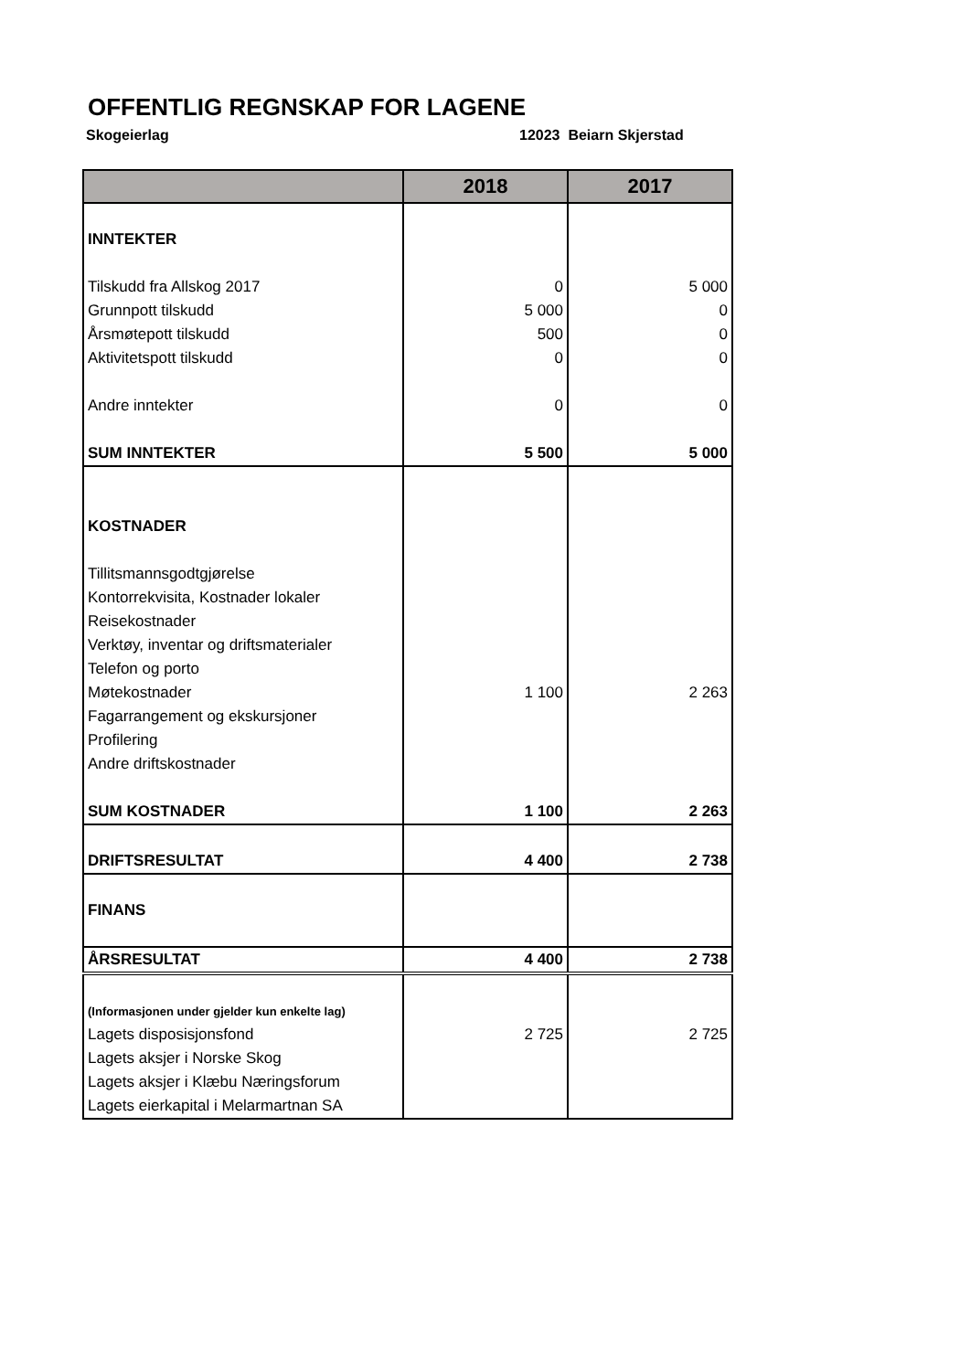OFFENTLIG REGNSKAP FOR LAGENE
Skogeierlag 12023 Beiarn Skjerstad
| | 2018 | 2017 |
| --- | --- | --- |
| INNTEKTER | | |
| Tilskudd fra Allskog 2017 | 0 | 5 000 |
| Grunnpott tilskudd | 5 000 | 0 |
| Årsmøtepott tilskudd | 500 | 0 |
| Aktivitetspott tilskudd | 0 | 0 |
| Andre inntekter | 0 | 0 |
| SUM INNTEKTER | 5 500 | 5 000 |
| KOSTNADER | | |
| Tillitsmannsgodtgjørelse | | |
| Kontorrekvisita, Kostnader lokaler | | |
| Reisekostnader | | |
| Verktøy, inventar og driftsmaterialer | | |
| Telefon og porto | | |
| Møtekostnader | 1 100 | 2 263 |
| Fagarrangement og ekskursjoner | | |
| Profilering | | |
| Andre driftskostnader | | |
| SUM KOSTNADER | 1 100 | 2 263 |
| DRIFTSRESULTAT | 4 400 | 2 738 |
| FINANS | | |
| ÅRSRESULTAT | 4 400 | 2 738 |
| (Informasjonen under gjelder kun enkelte lag) | | |
| Lagets disposisjonsfond | 2 725 | 2 725 |
| Lagets aksjer i Norske Skog | | |
| Lagets aksjer i Klæbu Næringsforum | | |
| Lagets eierkapital i Melarmartnan SA | | |